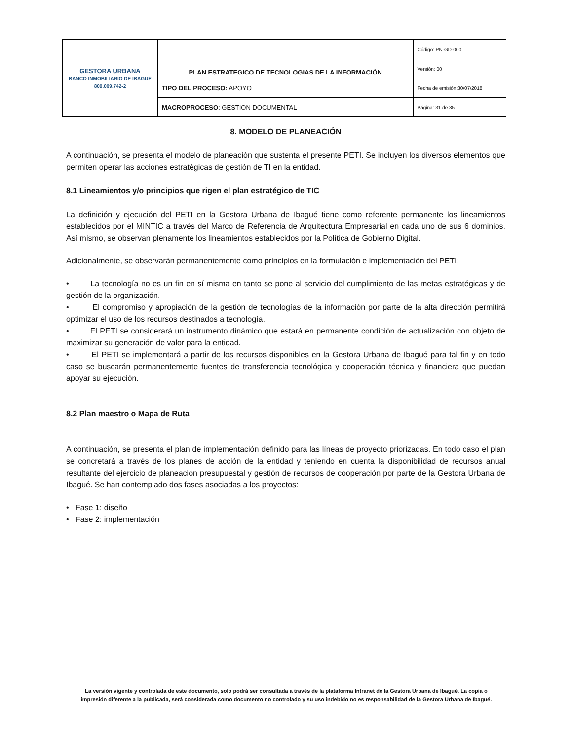| GESTORA URBANA BANCO INMOBILIARIO DE IBAGUÉ 809.009.742-2 | PLAN ESTRATEGICO DE TECNOLOGIAS DE LA INFORMACIÓN | Código: PN-GD-000 |
| | | Versión: 00 |
| | TIPO DEL PROCESO: APOYO | Fecha de emisión:30/07/2018 |
| | MACROPROCESO : GESTION DOCUMENTAL | Página: 31 de 35 |
8. MODELO DE PLANEACIÓN
A continuación, se presenta el modelo de planeación que sustenta el presente PETI. Se incluyen los diversos elementos que permiten operar las acciones estratégicas de gestión de TI en la entidad.
8.1 Lineamientos y/o principios que rigen el plan estratégico de TIC
La definición y ejecución del PETI en la Gestora Urbana de Ibagué tiene como referente permanente los lineamientos establecidos por el MINTIC a través del Marco de Referencia de Arquitectura Empresarial en cada uno de sus 6 dominios. Así mismo, se observan plenamente los lineamientos establecidos por la Política de Gobierno Digital.
Adicionalmente, se observarán permanentemente como principios en la formulación e implementación del PETI:
• La tecnología no es un fin en sí misma en tanto se pone al servicio del cumplimiento de las metas estratégicas y de gestión de la organización.
• El compromiso y apropiación de la gestión de tecnologías de la información por parte de la alta dirección permitirá optimizar el uso de los recursos destinados a tecnología.
• El PETI se considerará un instrumento dinámico que estará en permanente condición de actualización con objeto de maximizar su generación de valor para la entidad.
• El PETI se implementará a partir de los recursos disponibles en la Gestora Urbana de Ibagué para tal fin y en todo caso se buscarán permanentemente fuentes de transferencia tecnológica y cooperación técnica y financiera que puedan apoyar su ejecución.
8.2 Plan maestro o Mapa de Ruta
A continuación, se presenta el plan de implementación definido para las líneas de proyecto priorizadas. En todo caso el plan se concretará a través de los planes de acción de la entidad y teniendo en cuenta la disponibilidad de recursos anual resultante del ejercicio de planeación presupuestal y gestión de recursos de cooperación por parte de la Gestora Urbana de Ibagué. Se han contemplado dos fases asociadas a los proyectos:
• Fase 1: diseño
• Fase 2: implementación
La versión vigente y controlada de este documento, solo podrá ser consultada a través de la plataforma Intranet de la Gestora Urbana de Ibagué. La copia o impresión diferente a la publicada, será considerada como documento no controlado y su uso indebido no es responsabilidad de la Gestora Urbana de Ibagué.